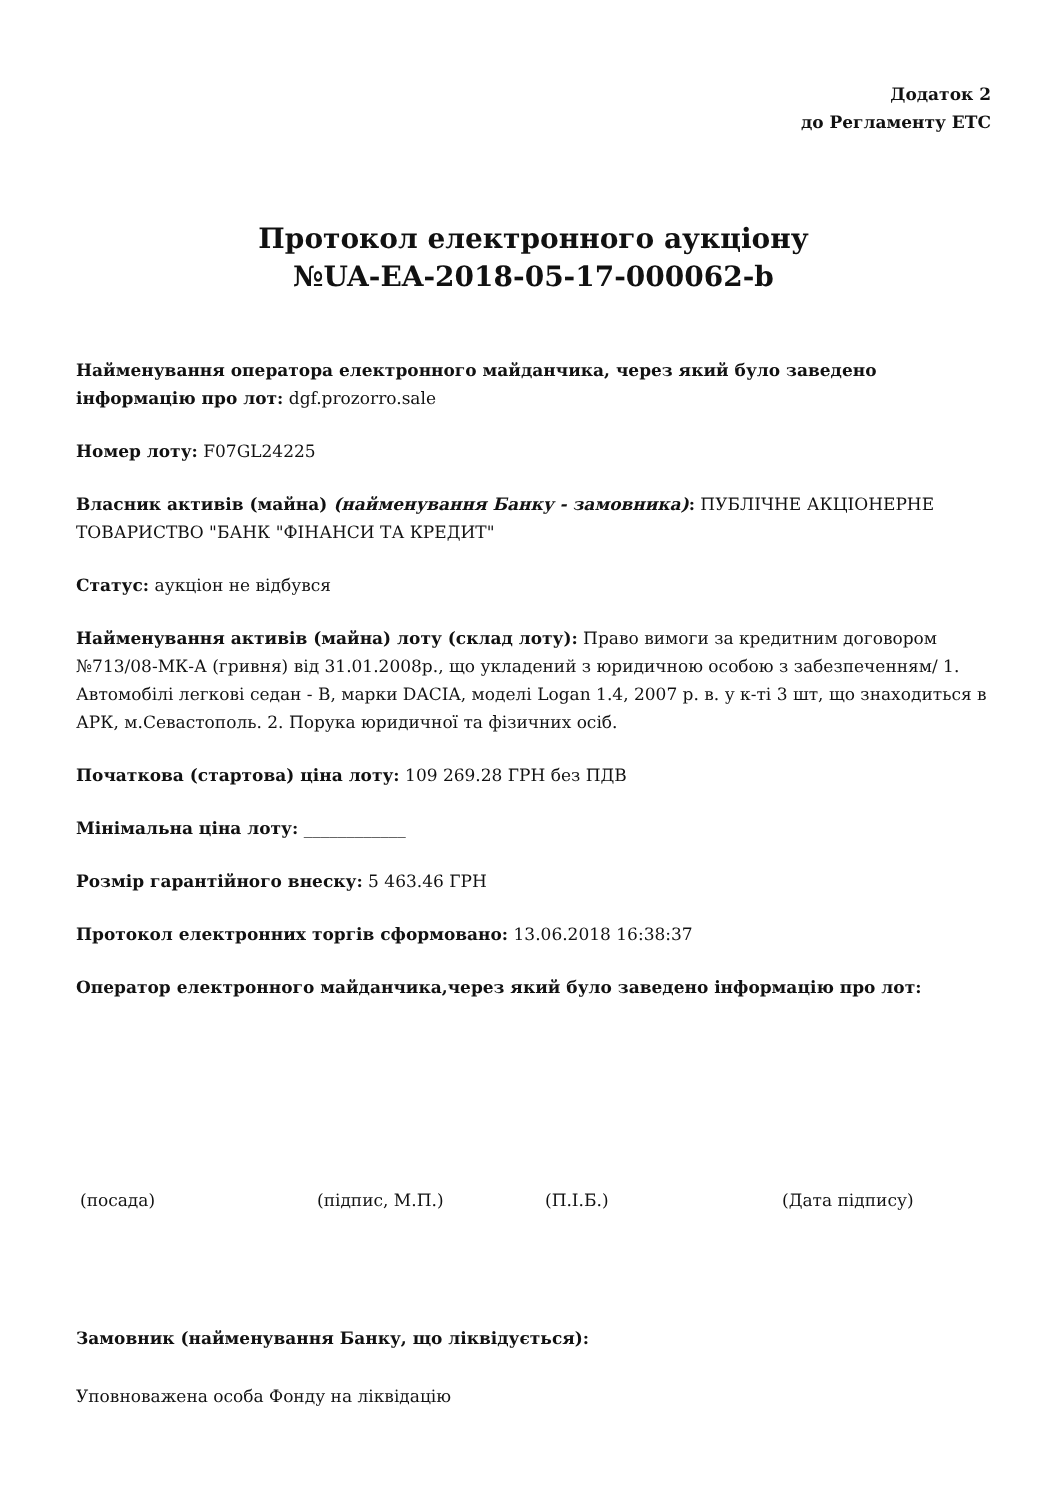Додаток 2
до Регламенту ЕТС
Протокол електронного аукціону
№UA-EA-2018-05-17-000062-b
Найменування оператора електронного майданчика, через який було заведено інформацію про лот: dgf.prozorro.sale
Номер лоту: F07GL24225
Власник активів (майна) (найменування Банку - замовника): ПУБЛІЧНЕ АКЦІОНЕРНЕ ТОВАРИСТВО "БАНК "ФІНАНСИ ТА КРЕДИТ"
Статус: аукціон не відбувся
Найменування активів (майна) лоту (склад лоту): Право вимоги за кредитним договором №713/08-МК-А (гривня) від 31.01.2008р., що укладений з юридичною особою з забезпеченням/ 1. Автомобілі легкові седан - В, марки DACIA, моделі Logan 1.4, 2007 р. в. у к-ті 3 шт, що знаходиться в АРК, м.Севастополь. 2. Порука юридичної та фізичних осіб.
Початкова (стартова) ціна лоту: 109 269.28 ГРН без ПДВ
Мінімальна ціна лоту: ____________
Розмір гарантійного внеску: 5 463.46 ГРН
Протокол електронних торгів сформовано: 13.06.2018 16:38:37
Оператор електронного майданчика,через який було заведено інформацію про лот:
(посада) (підпис, М.П.) (П.І.Б.) (Дата підпису)
Замовник (найменування Банку, що ліквідується):
Уповноважена особа Фонду на ліквідацію